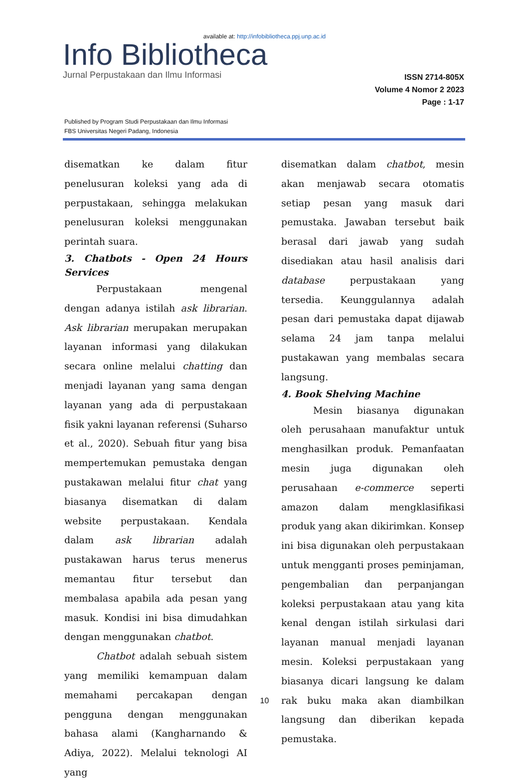available at: http://infobibliotheca.ppj.unp.ac.id
Info Bibliotheca
Jurnal Perpustakaan dan Ilmu Informasi
ISSN 2714-805X
Volume 4 Nomor 2 2023
Page : 1-17
Published by Program Studi Perpustakaan dan Ilmu Informasi
FBS Universitas Negeri Padang, Indonesia
disematkan ke dalam fitur penelusuran koleksi yang ada di perpustakaan, sehingga melakukan penelusuran koleksi menggunakan perintah suara.
3. Chatbots - Open 24 Hours Services
Perpustakaan mengenal dengan adanya istilah ask librarian. Ask librarian merupakan merupakan layanan informasi yang dilakukan secara online melalui chatting dan menjadi layanan yang sama dengan layanan yang ada di perpustakaan fisik yakni layanan referensi (Suharso et al., 2020). Sebuah fitur yang bisa mempertemukan pemustaka dengan pustakawan melalui fitur chat yang biasanya disematkan di dalam website perpustakaan. Kendala dalam ask librarian adalah pustakawan harus terus menerus memantau fitur tersebut dan membalasa apabila ada pesan yang masuk. Kondisi ini bisa dimudahkan dengan menggunakan chatbot.
Chatbot adalah sebuah sistem yang memiliki kemampuan dalam memahami percakapan dengan pengguna dengan menggunakan bahasa alami (Kangharnando & Adiya, 2022). Melalui teknologi AI yang
disematkan dalam chatbot, mesin akan menjawab secara otomatis setiap pesan yang masuk dari pemustaka. Jawaban tersebut baik berasal dari jawab yang sudah disediakan atau hasil analisis dari database perpustakaan yang tersedia. Keunggulannya adalah pesan dari pemustaka dapat dijawab selama 24 jam tanpa melalui pustakawan yang membalas secara langsung.
4. Book Shelving Machine
Mesin biasanya digunakan oleh perusahaan manufaktur untuk menghasilkan produk. Pemanfaatan mesin juga digunakan oleh perusahaan e-commerce seperti amazon dalam mengklasifikasi produk yang akan dikirimkan. Konsep ini bisa digunakan oleh perpustakaan untuk mengganti proses peminjaman, pengembalian dan perpanjangan koleksi perpustakaan atau yang kita kenal dengan istilah sirkulasi dari layanan manual menjadi layanan mesin. Koleksi perpustakaan yang biasanya dicari langsung ke dalam rak buku maka akan diambilkan langsung dan diberikan kepada pemustaka.
10